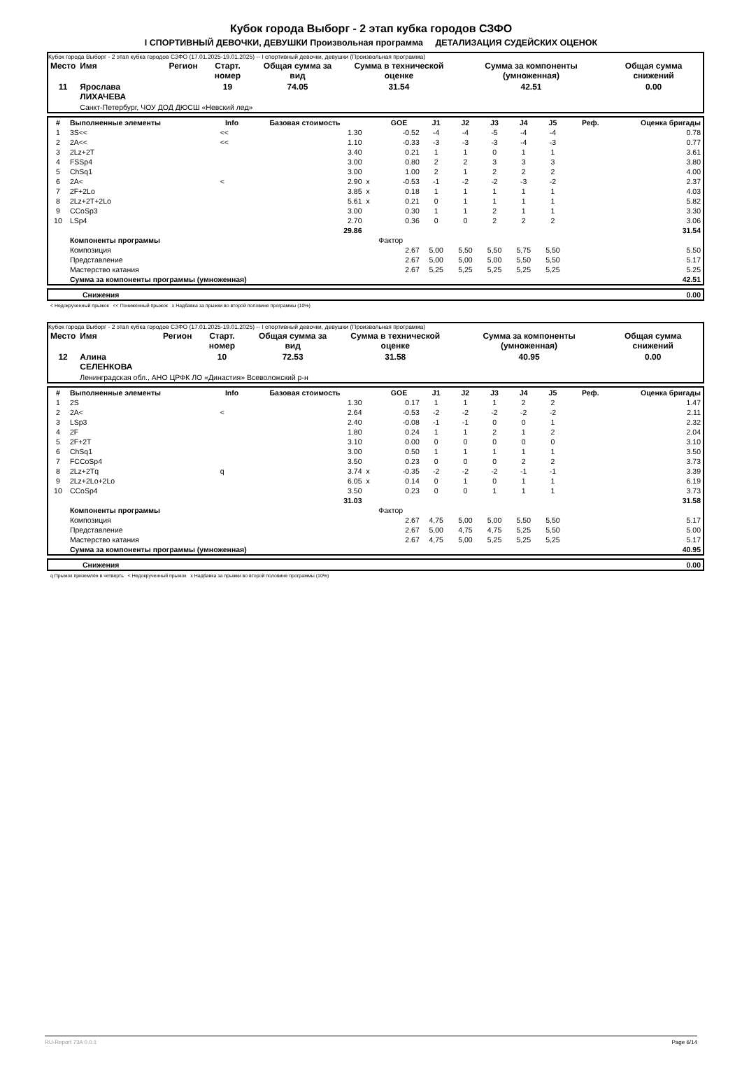Кубок города Выборг - 2 этап кубка городов СЗФО
I СПОРТИВНЫЙ ДЕВОЧКИ, ДЕВУШКИ Произвольная программа ДЕТАЛИЗАЦИЯ СУДЕЙСКИХ ОЦЕНОК
Кубок города Выборг - 2 этап кубка городов СЗФО (17.01.2025-19.01.2025) -- I спортивный девочки, девушки (Произвольная программа)
| Место | Имя | Регион | Старт. номер | Общая сумма за вид | Сумма в технической оценке | Сумма за компоненты (умноженная) | Общая сумма снижений |
| --- | --- | --- | --- | --- | --- | --- | --- |
| 11 | Ярослава ЛИХАЧЕВА | | 19 | 74.05 | 31.54 | 42.51 | 0.00 |
| | Санкт-Петербург, ЧОУ ДОД ДЮСШ «Невский лед» | | | | | | |
| # | Выполненные элементы | Info | Базовая стоимость | | GOE | J1 | J2 | J3 | J4 | J5 | Реф. | Оценка бригады |
| --- | --- | --- | --- | --- | --- | --- | --- | --- | --- | --- | --- | --- |
| 1 | 3S<< | << | 1.30 | | -0.52 | -4 | -4 | -5 | -4 | -4 | | 0.78 |
| 2 | 2A<< | << | 1.10 | | -0.33 | -3 | -3 | -3 | -4 | -3 | | 0.77 |
| 3 | 2Lz+2T | | 3.40 | | 0.21 | 1 | 1 | 0 | 1 | 1 | | 3.61 |
| 4 | FSSp4 | | 3.00 | | 0.80 | 2 | 2 | 3 | 3 | 3 | | 3.80 |
| 5 | ChSq1 | | 3.00 | | 1.00 | 2 | 1 | 2 | 2 | 2 | | 4.00 |
| 6 | 2A< | < | 2.90 | x | -0.53 | -1 | -2 | -2 | -3 | -2 | | 2.37 |
| 7 | 2F+2Lo | | 3.85 | x | 0.18 | 1 | 1 | 1 | 1 | 1 | | 4.03 |
| 8 | 2Lz+2T+2Lo | | 5.61 | x | 0.21 | 0 | 1 | 1 | 1 | 1 | | 5.82 |
| 9 | CCoSp3 | | 3.00 | | 0.30 | 1 | 1 | 2 | 1 | 1 | | 3.30 |
| 10 | LSp4 | | 2.70 | | 0.36 | 0 | 0 | 2 | 2 | 2 | | 3.06 |
| | | | 29.86 | | | | | | | | | 31.54 |
| | Компоненты программы | | | | Фактор | | | | | | | |
| | Композиция | | | | 2.67 | 5,00 | 5,50 | 5,50 | 5,75 | 5,50 | | 5.50 |
| | Представление | | | | 2.67 | 5,00 | 5,00 | 5,00 | 5,50 | 5,50 | | 5.17 |
| | Мастерство катания | | | | 2.67 | 5,25 | 5,25 | 5,25 | 5,25 | 5,25 | | 5.25 |
| | Сумма за компоненты программы (умноженная) | | | | | | | | | | | 42.51 |
| | Снижения | 0.00 |
< Недокрученный прыжок << Пониженный прыжок x Надбавка за прыжки во второй половине программы (10%)
Кубок города Выборг - 2 этап кубка городов СЗФО (17.01.2025-19.01.2025) -- I спортивный девочки, девушки (Произвольная программа)
| Место | Имя | Регион | Старт. номер | Общая сумма за вид | Сумма в технической оценке | Сумма за компоненты (умноженная) | Общая сумма снижений |
| --- | --- | --- | --- | --- | --- | --- | --- |
| 12 | Алина СЕЛЕНКОВА | | 10 | 72.53 | 31.58 | 40.95 | 0.00 |
| | Ленинградская обл., АНО ЦРФК ЛО «Династия» Всеволожский р-н | | | | | | |
| # | Выполненные элементы | Info | Базовая стоимость | | GOE | J1 | J2 | J3 | J4 | J5 | Реф. | Оценка бригады |
| --- | --- | --- | --- | --- | --- | --- | --- | --- | --- | --- | --- | --- |
| 1 | 2S | | 1.30 | | 0.17 | 1 | 1 | 1 | 2 | 2 | | 1.47 |
| 2 | 2A< | < | 2.64 | | -0.53 | -2 | -2 | -2 | -2 | -2 | | 2.11 |
| 3 | LSp3 | | 2.40 | | -0.08 | -1 | -1 | 0 | 0 | 1 | | 2.32 |
| 4 | 2F | | 1.80 | | 0.24 | 1 | 1 | 2 | 1 | 2 | | 2.04 |
| 5 | 2F+2T | | 3.10 | | 0.00 | 0 | 0 | 0 | 0 | 0 | | 3.10 |
| 6 | ChSq1 | | 3.00 | | 0.50 | 1 | 1 | 1 | 1 | 1 | | 3.50 |
| 7 | FCCoSp4 | | 3.50 | | 0.23 | 0 | 0 | 0 | 2 | 2 | | 3.73 |
| 8 | 2Lz+2Tq | q | 3.74 | x | -0.35 | -2 | -2 | -2 | -1 | -1 | | 3.39 |
| 9 | 2Lz+2Lo+2Lo | | 6.05 | x | 0.14 | 0 | 1 | 0 | 1 | 1 | | 6.19 |
| 10 | CCoSp4 | | 3.50 | | 0.23 | 0 | 0 | 1 | 1 | 1 | | 3.73 |
| | | | 31.03 | | | | | | | | | 31.58 |
| | Компоненты программы | | | | Фактор | | | | | | | |
| | Композиция | | | | 2.67 | 4,75 | 5,00 | 5,00 | 5,50 | 5,50 | | 5.17 |
| | Представление | | | | 2.67 | 5,00 | 4,75 | 4,75 | 5,25 | 5,50 | | 5.00 |
| | Мастерство катания | | | | 2.67 | 4,75 | 5,00 | 5,25 | 5,25 | 5,25 | | 5.17 |
| | Сумма за компоненты программы (умноженная) | | | | | | | | | | | 40.95 |
| | Снижения | 0.00 |
q Прыжок приземлён в четверть < Недокрученный прыжок x Надбавка за прыжки во второй половине программы (10%)
RU-Report 73A 0.0.1 Page 6/14